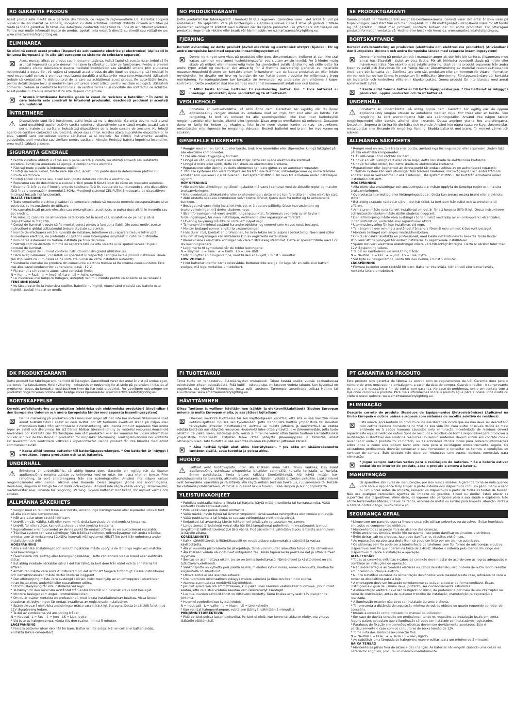RO GARANȚIE PRODUS
Acest produs este însoțit de o garanție din fabrică, ce respectă reglementările UE. Garanția acoperă numărul de ani marcat pe ambalaj, începând cu data achiziției. Păstrați chitanța dovadă achiziției pe toată perioada garanției. În cazul unei defecțiuni, contactați magazinul de unde ați achiziționat produsul. Pentru mai multe informații legate de produs, apelați linia noastră directă cu clienții sau vizitați-ne pe: www.smartwaresafetylighting.eu.
ELIMINAREA
Se elimină corect acest produs (Deșeuri de echipamente electrice și electronice) (Aplicabil în Uniunea Europeană și în alte țări europene cu sisteme de colectare separate)
⊠ Acest marcaj, afișat pe produs sau în documentația sa, indică faptul că acesta nu ar trebui să fie aruncat împreună cu alte deșeuri menajere la sfârșitul duratei de funcționare. Pentru a preveni posibile efecte dăunătoare asupra mediului înconjurător sau sănătății umane prin aruncarea necontrolată a deșeurilor, vă rugăm să separați acest produs de alte tipuri de deșeuri și să-l reciclați în mod responsabil pentru a promova reutilizarea durabilă a utilizatorilor resurselor.Household Utilizatorii trebuie să contacteze fie distribuitorul de la care au achiziționat acest produs, fie autoritățile locale, pentru detalii despre locul și modul în care pot preda acest articol pentru reciclare ecologică. Utilizatorii comerciali trebuie să contacteze furnizorul și să verifice termenii și condițiile din contractul de achiziție. Acest produs nu trebuie amestecat cu alte deșeuri comerciale.
⊠ * Aruncă întotdeauna bateriile goale la coșul de reciclare a bateriilor. * În cazul în care bateria este construit în interiorul produsului, deschideți produsul și scoateți acumulatorul.
ÎNTREȚINERE
⚠ Dispozitivele sunt fără întreținere, astfel încât să nu le deschide. Garanția devine nulă atunci când deschideți appliance.Only curăța exteriorul dispozitivelor cu o cârpă moale, uscată sau o perie. Înainte de curățare, îndepărtați dispozitivele de la toate sursele de tensiune. Nu folosiți agenți de curățare carboxilici sau benzină, alcool sau similar. Acestea ataca suprafețele dispozitivelor. În plus, vaporii sunt periculoase pentru sănătatea ta și exploziv. Nu folosiți instrumente ascuțite, șurubelnițe, perii metalice sau similare pentru curățare. Atenție: Protejați bateria împotriva incendiilor, prea multă căldură și soare.
SIGURANȚĂ GENERALE
* Pentru curățare utilizați o cârpă sau o perie uscată și curată, nu utilizați solvenți sau substanțe abrazive. Evitați ca umezeala să ajungă la componentele electrice.
* Păstrați toate piesele la îndemâna copiilor.
* Evitați un mediu umed, foarte rece sau cald; acest lucru poate duce la deteriorarea părților cu circuite electronice.
* Evitați șocuri căderea sau, acest lucru poate deteriora circuitele electronice.
* Repararea sau de deschidere a acestui articol poate fi făcută doar de către un reparator autorizat.
* Sisteme fără fir poate fi interferențe de telefoane fără fir, cuptoarele cu microunde și alte dispozitive fără fir care operează în domeniul 2.4GHz. Mențineți sistemul CEL PUȚIN 3m departe de dispozitivele în timpul instalării și funcționării.
ÎNALTĂ TENSIUNE
* Toate conexiunile electrice și cabluri de conectare trebuie să respecte normele corespunzătoare și se potrivesc cu instrucțiunile de utilizare.
* Nu supraîncărcați prizele electrice sau prelungitoare; acest lucru ar putea duce altfel în incendiu sau șoc electric.
* Nu înlocuiți cablurile de alimentare deteriorate te! În acest caz, scoateți-le de pe net și să la dispozitivelor la magazin.
* Corpul de iluminat trebuie să fie montat corect pentru a funcționa fiabil. Din acest motiv, aceste instrucțiuni și ghidul utilizatorului trebuie studiate cu atenție.
* Înainte de efectuarea oricărei operații de instalare, întreținere sau reparare trebuie întreruptă alimentarea electrică, de preferință cu ajutorul unui întrerupător amplasat în cutia de distribuție.
* Iluminarea exterioară nu trebuie instalată pe timp de ploaie.
* Păstrați cont de distanța minimă de separare față de alte obiecte și de spațiul necesar în jurul corpului de iluminat.
* Instalați corpul de iluminat conform instrucțiunilor din ghidul utilizatorului.
* Dacă aveți nelămuriri, consultați un specialist și respectați cerințele locale privind instalarea. Unele țări stipulează ca iluminarea să fie instalată numai de către instalatori autorizați.
* Suruburile clemelor de prindere din conexiunile electrice trebuie să fie strânse corespunzător. Este mai ales cazul conductorilor de tensiune joasă - 12 V.
* Fiți atenți la simbolurile atunci când conectați firele:
N = Nul L = Fază ⏚ = Împământare LS = Activ, comutat
* La înlocuirea unei lămpi cu halogeni, așteptați minim 5 minute pentru ca aceasta să se răcească.
TENSIUNE JOASĂ
* Nu lăsați bateriile la îndemâna copiilor. Bateriile nu înghiți. Atunci când o celulă sau baterie este înghițit, apelați imediat un medic.
NO PRODUKTGARANTI
Dette produktet har fabrikkgaranti i henhold til EUs regelverk. Garantien varer i det antall år vist på emballasjen, fra kjøpsdato. Vare på kvitteringen - kjøpsbevis kreves i. For å stole på garanti. I tilfelle problemer, vennligst ta kontakt med butikken der du kjøpte produktet. For ytterligere informasjon om produktet ringe til vår Hotline eller besøk vår hjemmeside: www.smartwaresafetylighting.eu.
FJERNING
Korrekt avhending av dette produkt (Avfall elektrisk og elektronisk utstyr) (Gjelder i EU og andre europeiske land med separate innsamlingssystemer)
⊠ Denne merkingen som vises på produktet eller dens dokumentasjon, indikerer at den ikke skal kastes sammen med annet husholdningsavfall ved slutten av sin levetid. For å hindre mulig skade på miljøet eller menneskelig helse fra ukontrollert avfallshåndtering må skille dette fra andre typer avfall og resirkuler det ansvarlig for å fremme bærekraftig gjenbruk av materielle ressurser.Household Brukere bør kontakte enten forhandleren hvor de kjøpte produktet av, eller lokale myndigheter, for detaljer om hvor og hvordan de kan frakte denne produkter for miljømessig trygg resirkulering. Forretningsbrukere bør kontakte sin leverandør og undersøke den vilkårene i kjøpe-kontrakten. Dette produktet skal ikke blandes med annet kommersielt avfall som skal kastes.
⊠ * Alltid kaste tomme batterier til resirkulering batteri bin. * Hvis batteriet er innebygd i produktet, åpne produktet og ta ut batteriet.
VEDLIKEHOLD
⚠ Enhetene er vedlikeholdsfrie, så aldri åpne dem. Garantien blir ugyldig når du åpner appliance.Only rengjør utsiden av enhetene med en myk, tørr klut eller en børste. Før rengjøring, ta bort av enheter fra alle spenningskilder. Ikke bruk noen karboksylisk rengjøringsmidler eller bensin, alkohol eller lignende. Disse angripe overflatene på enhetene. Dessuten damp er farlig for helsen og eksplosiv. Ikke bruke noen skarpe kanter verktøy, skrutrekkere, metallbørster eller lignende for rengjøring. Advarsel: Beskytt batteriet mot brann, for mye varme og solskinn.
GENERELLE SIKKERHETS
* Rengjør med en ren, tørr klut eller børste, bruk ikke løsemidler eller slipemidler. Unngå fuktighet på alle elektriske komponenter.
* Hold alle deler utilgjengelig for barn.
* Unngå en våt, veldig kaldt eller varmt miljø; dette kan skade elektroniske kretskort.
* Unngå å miste eller sjokk, dette kan skade de elektroniske kretsene.
* Reparasjoner eller åpning av dette elementet kan bare gjøres av en autorisert reparatør.
* Trådløse systemer kan være forstyrrelser fra trådløse telefoner, mikrobølgeovner og andre trådløse enheter som opererer i 2,4 GHz-serien. Hold systemet MINST 3m vekk fra enhetene under installasjon og drift.
HØY SPENNING
* Alle elektriske tilkoblinger og tilkoblingskabler må være i samsvar med de aktuelle regler og matche bruksanvisningen.
* Ikke overbelaste stikkontakter eller skjøteledninger; dette ellers kan føre til brann eller elektrisk støt.
* Aldri erstatte skadede strømkabler selv! I dette tilfellet, fjerne dem fra nettet og ta enhetene til butikken.
* Beslaget må være riktig installert hvis det er å operere pålitelig. Disse instruksjonene og brukerveiledningen må derfor studeres nøye.
* Strømforsyningen må være avslått i utgangspunktet, fortrinnsvis ved hjelp av en bryter i fordelingsskapet, før noen installasjon, vedlikehold eller reparasjon er foretatt.
* Utvendig belysning må ikke bli installert i løpet regn.
* Ta hensyn til minimal avstand fra andre objekter, og rommet som kreves rundt beslaget.
* Monter beslaget som er angitt i bruksanvisningen.
* Hvis du er i tvil, kontakt en profesjonell, ter krav lokale installasjons i betraktning. Noen land stiller krav om at belysningen kan installeres kun av registrerte installatører.
* Klemskruene i elektriske koblinger må være tilstrekkelig strammet. Dette er spesielt tilfelle med 12V lav spenningsledere.
* Legg merke til symbolene når du kobler ledningene:
N = Nøytral L = Fase ⏚ = Earth LS = Live slått
* Når du bytter en halogenlampe, vent til den er avkjølt, i minst 5 minutter.
LOW VOLTAGE
* Hold batterier utenfor barns rekkevidde. Batterier ikke svelge. En lege når en celle eller batteri svelges, må lege kontaktes umiddelbart.
SE PRODUKTGARANTI
Denna produkt har fabriksgaranti enligt EU-bestämmelserna. Garanti varar det antal år som visas på förpackningen, med start från och med inköpsdatum. Håll mottagandet - inköpsbevis krävs för att förlita sig på garantin. I fallet med problem, kontakta butiken där du köpte produkten. För ytterligare produktinformation kontakta vår Hotline eller besök vår hemsida: www.smartwaresafetylighting.eu.
BORTSKAFFANDE
Korrekt avfallshantering av produkten (elektriska och elektroniska produkter) (Användbar i den Europeiska Unionen och andra Europeiska länder med separata insamlingssystem)
⊠ Denna markering på produkten och i manualen anger att den inte bör sorteras tillsammans med annat hushållsavfall i slutet av dess livstid. För att förhindra eventuell skada på miljön eller människors hälsa från okontrollerad avfallshantering, skall denna produkt separeras från andra typer av avfall och återvinnas för att främja hållbar återanvändning av material resources.Household Användare bör kontakta den återförsäljare som sålt produkten eller sin kommun för vidare information om var och hur de kan lämna in produkten för miljösäker återvinning. Företagsanvändare bör kontakta sin leverantör och kontrollera villkoren i köpekontraktet. Denna produkt får inte blandas med annat kommersiellt avfall.
⊠ * Kasta alltid tomma batterier till batteriåpapperskorgen. * Om batteriet är inbyggt i produkten, öppna produkten och ta ut batteriet.
UNDERHÅLL
⚠ Enheterna är underhållsfria, så aldrig öppna dem. Garantin blir ogiltig när du öppnar appliance.Only rengöra utsidan av enheterna med en mjuk, torr trasa eller en borste. Före rengöring, ta bort anordningarna från alla spänningskällor. Använd inte någon karbon rengöringsmedel eller bensin, alkohol eller liknande. Dessa angriper ytorna hos anordningarna. Dessutom, ångorna är farliga för din hälsa och explosiv. Använd inte några vassa verktyg, skruvmejslar, metallborstar eller liknande för rengöring. Varning: Skydda batteriet mot brand, för mycket värme och solsken.
ALLMÄNNA SÄKERHETS
* Rengör med en ren, torr trasa eller borste, använd inga lösningsmedel eller slipmedel. Undvik fukt på alla elektriska komponenter.
* Håll alla delar utom räckhåll för barn.
* Undvik en våt, väldigt kallt eller varm miljö; detta kan skada de elektroniska kretsarna.
* Undvik fall eller stötar, kan detta skada de elektroniska kretsarna.
* Reparationer eller öppnandet av denna punkt får endast utföras av en auktoriserad reparatör.
* Trådlösa system kan vara störningar från trådlösa telefoner, mikrovågsugnar och andra trådlösa enheter som är verksamma i 2.4GHz intervall. Håll systemet MINST 3m bort från enheterna under installation och drift.
HÖGSPÄNNING
* Alla elektriska anslutningar och anslutningskablar måste uppfylla de lämpliga regler och matcha bruksanvisningen.
* Överbelasta inte eluttag eller förlängningssladdar; Detta kan annars orsaka brand eller elektriska stötar.
* Byt aldrig skadade nätkablar själv! I det här fallet, ta bort dem från nätet och ta enheterna till affären.
* Armaturen måste vara korrekt installerad om det är för att fungera tillförlitligt. Dessa instruktioner och instruktionsboken måste därför studeras noggrant.
* Den elförsörjning måste vara avstängd i början, helst med hjälp av en omkopplare i elcentralen, innan installation, underhåll eller reparationer utförs.
* Utomhusbelysning får inte installeras vid regn.
* Ta hänsyn till den minimala avståndet från andra föremål och rummet krävs runt beslaget.
* Montera beslaget som anges i instruktionsboken.
* Om du är osäker kontakta en professionell, med lokala installationskrav beaktas. Vissa länder stipulerar att belysningen får endast installeras av registrerade installatörer.
* Spänn skruvar i elektriska anslutningar måste vara tillräckligt åtdragna. Detta är särskilt fallet med 12V lågspänning ledare.
* Ta del av symbolerna vid anslutning trådar:
N = Neutral L = Fas ⏚ = Jord LS = Live, bytte
* Vid byte av halogenlampa, vänta tills den svalna, i minst 5 minuter.
LÅGSPÄNNING
* Förvara batterier utom räckhåll för barn. Batterier inte svälja. När en cell eller batteri sväljs, kontakta läkare omedelbart.
DK PRODUKTGARANTI
Dette produkt har fabriksgaranti henhold til EU-regler. Garantifond varer det antal år vist på emballagen, startende fra købsdatoen. Hold kvittering - købsbevis er nødvendig for at stole på garantien. I tilfælde af problemer, bedes du kontakte med butikken hvor du har købt produktet. For yderligere oplysninger om produktet ringe til vores hotline eller besøge vores hjemmeside: www.smartwaresafetylighting.eu.
BORTSKAFFELSE
Korrekt avfallshantering av produkten (elektriska och elektroniska produkter) (Användbar i den Europeiska Unionen och andra Europeiska länder med separata insamlingssystem)
⊠ Denna markering på produkten och i manualen anger att den inte bör sorteras tillsammans med annat hushållsavfall i slutet av dess livstid. För att förhindra eventuell skada på miljön eller människors hälsa från okontrollerad avfallshantering, skall denna produkt separeras från andra typer av avfall och återvinnas för att främja hållbar återanvändning av material resources.Household Användare bör kontakta den återförsäljare som sålt produkten eller sin kommun för vidare information om var och hur de kan lämna in produkten för miljösäker återvinning. Företagsanvändare bör kontakta sin leverantör och kontrollera villkoren i köpekontraktet. Denna produkt får inte blandas med annat kommersiellt avfall.
⊠ * Kasta alltid tomma batterier till batteriåpapperskorgen. * Om batteriet är inbyggt i produkten, öppna produkten och ta ut batteriet.
UNDERHÅLL
⚠ Enheterna är underhållsfria, så aldrig öppna dem. Garantin blir ogiltig när du öppnar appliance.Only rengöra utsidan av enheterna med en mjuk, torr trasa eller en borste. Före rengöring, ta bort anordningarna från alla spänningskällor. Använd inte någon karbon rengöringsmedel eller bensin, alkohol eller liknande. Dessa angriper ytorna hos anordningarna. Dessutom, ångorna är farliga för din hälsa och explosiv. Använd inte några vassa verktyg, skruvmejslar, metallborstar eller liknande för rengöring. Varning: Skydda batteriet mot brand, för mycket värme och solsken.
ALLMÄNNA SÄKERHETS
* Rengör med en ren, torr trasa eller borste, använd inga lösningsmedel eller slipmedel. Undvik fukt på alla elektriska komponenter.
* Håll alla delar utom räckhåll för barn.
* Undvik en våt, väldigt kallt eller varm miljö; detta kan skada de elektroniska kretsarna.
* Undvik fall eller stötar, kan detta skada de elektroniska kretsarna.
* Reparationer eller öppnandet av denna punkt får endast utföras av en auktoriserad reparatör.
* Trådlösa system kan vara störningar från trådlösa telefoner, mikrovågsugnar och andra trådlösa enheter som är verksamma i 2.4GHz intervall. Håll systemet MINST 3m bort från enheterna under installation och drift.
HÖGSPÄNNING
* Alla elektriska anslutningar och anslutningskablar måste uppfylla de lämpliga regler och matcha bruksanvisningen.
* Överbelasta inte eluttag eller förlängningssladdar; Detta kan annars orsaka brand eller elektriska stötar.
* Byt aldrig skadade nätkablar själv! I det här fallet, ta bort dem från nätet och ta enheterna till affären.
* Armaturen måste vara korrekt installerad om det är för att fungera tillförlitligt. Dessa instruktioner och instruktionsboken måste därför studeras noggrant.
* Den elförsörjning måste vara avstängd i början, helst med hjälp av en omkopplare i elcentralen, innan installation, underhåll eller reparationer utförs.
* Utomhusbelysning får inte installeras vid regn.
* Ta hänsyn till den minimala avståndet från andra föremål och rummet krävs runt beslaget.
* Montera beslaget som anges i instruktionsboken.
* Om du är osäker kontakta en professionell, med lokala installationskrav beaktas. Vissa länder stipulerar att belysningen får endast installeras av registrerade installatörer.
* Spänn skruvar i elektriska anslutningar måste vara tillräckligt åtdragna. Detta är särskilt fallet med 12V lågspänning ledare.
* Ta del av symbolerna vid anslutning trådar:
N = Neutral L = Fas ⏚ = Jord LS = Live, bytte
* Vid byte av halogenlampa, vänta tills den svalna, i minst 5 minuter.
LÅGSPÄNNING
* Förvara batterier utom räckhåll för barn. Batterier inte svälja. När en cell eller batteri sväljs, kontakta läkare omedelbart.
FI TUOTETAKUU
Tämä tuote on tehdastakuu EU-määräysten mukaisesti. Takuu kestää useita vuosia pakkauksessa esitettävien alkaen ostopäivästä. Pidä kuitti - ostotodistus on tarpeen vedota takuun. Kun kyseessä on ongelmia, ota yhteyttä liikkeeseen, josta ostit tuotteen. Tarkempia tuotetietoja soittaa Hotline tai sivuiltamme: www.smartwaresafetylighting.eu.
HÄVITTÄMINEN
Oikea Tuotteen turvallinen hävittäminen (sähkö- ja elektroniikkalaitteet) (Koskee Euroopan unionia ja muita Euroopan maita, joissa jätteet lajitellaan)
⊠ Oheinen merkintä tuotteessa tai sen käyttöohjeessa osoittaa, että sitä ei saa hävittää muun kotitalousjätteen lopussa sen työelämään. Jotta mahdollista haittaa ympäristölle tai ihmisten terveydelle jätteiden hävittämiseltä, erottele se muista jätteistä ja kierrätettävä se vastaa edistää kestävää uusiokäyttöä resources.Household tulee ottaa yhteyttä joko jälleenmyyjään, jolta tuote ostettiin, tai paikalliseen, lisätietoja siitä, missä ja miten he voivat ottaa tämän tuotteen kierrätettäväksi ympäristölle turvallisesti. Yritysten tulee ottaa yhteyttä jälleenmyyjään ja tarkistaa ehdot ostosopimuksen. Tätä tuotetta ei saa sekoittaa muiden kaupallisten jätteiden kanssa.
⊠ * Aina heittää tyhjät akut akku kierrätykseen. * Jos akku on sisäänrakennettu tuotteen sisällä, avaa tuotetta ja poista akku.
HUOLTO
⚠ Laitteet ovat huoltovapaita, joten älä koskaan avaa niitä. Takuu raukeaa, kun avaat appliance.Only puhdistaa ulkopuolelta laitteiden pehmeällä, kuivalla kankaalla tai harjalla. Ennen puhdistusta, irrota laitteet kaikista jännitelähteistä. Älä käytä mitään kar- puhdistusaineita tai bensiiniä, alkoholia tai vastaavia. Näiden hyökätä laitteiden pintoihin. Lisäksi höyryt ovat terveydelle vaarallisia ja räjähtäviä. Älä käytä mitään terävää työkaluja, ruuvimeisseleitä, Metalli- tai vastaavia puhdistukseen. Varoitus: suojaavat akkua tulelen, liikaa lämpöä ja auringonpaistetta
YLEISTURVAOHJEET
* Puhdista puhtaalla, kuivalla liinalla tai harjalla, käytä mitään liuottimia tai hankausaineita. Vältä kosteutta kaikki sähköiset osat.
* Pidä kaikki osat poissa lasten ulottuvilta.
* Vältä märkä, hyvin kylmä tai lämmin ympäristö; tämä saattaa vahingoittaa elektronisia piirilevyjä.
* Vältä pudottamalla tai iskuja, se saattaa vahingoittaa elektronisia piirejä.
* Korjaukset tai avaamista tämän kohteen voi tehdä vain valtuutetun korjaamon.
* Langattomat järjestelmät voivat olla häiriöitä langattomat puhelimet, mikroaaltouunit ja muut langattomat laitteet toimivat 2,4 GHz välillä. Pidä järjestelmä vähintään 3 pois laitteista asennuksen ja käytön aikana.
KORKEAJÄNNITE
* Kaikki sähköliitännät ja liitäntäkaapelit on noudatettava asianmukaisia sääntöjä ja vastaa käyttöohjetta.
* Älä ylikuormita pistorasioita tai jatkojohtoja; tämä voisi muuten aiheuttaa tulipalon tai sähköiskun.
* Älä koskaan vaihda vaurioituneet virtajohdot itse! Tässä tapauksessa poista ne net ja ottaa laitteet myymälä.
* Sovitus on asennettava oikein, jos se on toimia luotettavasti. Nämä ohjeet ja käyttöohjeet on siis tutkittava huolellisesti.
* Sähkönsyöttö on kytketty pois päältä alussa, mieluiten kytkin nossu, ennen asennusta, huoltoa tai korjaustöitä on sitoutunut.
* Ulkovalaistus ei saa asentaa sateella.
* Ota huomioon minimaalinen etäisyys muista esineistä ja tilaa tarvitaan noin sopiva.
* Asenna asennustapa merkityllä käyttöohjeet.
* Jos olet epävarma ota ammattilainen, kun paikallinen asennus vaatimukset huomioon. Jotkin maat säätää, että valaistus voidaan asentaa vain rekisteröidyt asentajat.
* Lukitus- ruuvien sähköliitännät on riittävästi kiristetty. Tämä koskee erityisesti 12V pienjännite johtimia.
* Huomioi symbolien kun kytket johdot:
N = neutraali L = vaihe ⏚ = Maan LS = Live kytketty
* Kun vaihdat halogeenilampun, odota sen jäähtyä, vähintään 5 minuuttia.
PIENJÄNNITEDIREKTIIVIN
* Pidä paristot poissa lasten ulottuvilta. Paristot ei nielä. Kun kenno tai akku on nielty, ota yhteys lääkäriin välittömästi.
PT GARANTIA DO PRODUTO
Este produto tem garantia de fábrica de acordo com os regulamentos da UE. Garantia dura para o número de anos mostrado na embalagem, a partir da data de compra. Guarde o recibo - o comprovante de compra é necessário a fim de contar com garantia. No caso de problemas, entre em contato com a loja onde comprou o produto. Para mais informações sobre o produto ligue para a nossa linha direta ou visite o nosso website: www.smartwaresafetylighting.eu.
ELIMINAÇÃO
Descarte correto do produto (Resíduos de Equipamentos Eletroeletrônicos) (Aplicável na União Europeia e outros países europeus com sistemas de recolha seletiva de resíduos)
⊠ Esta marca, apresentada no produto ou na sua literatura indica que ele não deve ser descartado com outros resíduos domésticos no final da sua vida útil. Para evitar possíveis danos ao meio ambiente ou à saúde humana causados pela eliminação incontrolada de resíduos deverá separar este equipamento de outros tipos de resíduos e reciclá-lo de forma responsável para promover a reutilização sustentável dos usuários resources.Household materiais devem entrar em contato com o revendedor onde o produto foi comprado, ou as entidades oficiais locais para obterem informações sobre onde e como eles podem levar este item para a reciclagem ambientalmente segura. Os utilizadores profissionais deverão contactar o seu fornecedor e consultar os termos e condições do contrato de compra. Este produto não deve ser misturado com outros resíduos comerciais para eliminação.
⊠ * Jogue sempre baterias vazias para a reciclagem de baterias. * Se a bateria estiver embutido no interior do produto, abra o produto e emova a bateria.
MANUTENÇÃO
⚠ Os aparelhos são livres de manutenção, por isso nunca abri-los. A garantia torna-se nula quando você abre o appliance.Only limpar a parte externa dos dispositivos com um pano macio e seco ou um pincel. Antes da limpeza, remover os dispositivos a partir de todas as fontes de tensão. Não use qualquer carboxílico agentes de limpeza ou gasolina, álcool ou similar. Estes atacar as superfícies dos dispositivos. Além disso, os vapores são perigosos para a sua saúde e explosiva. Não utilize ferramentas afiadas, chaves de fenda, escovas de metal ou similar para limpeza. Atenção: Proteja a bateria contra o fogo, muito calor e sol
SEGURANÇA GERAL
* Limpe com um pano ou escova limpa e seca, não utilizar solventes ou abrasivos. Evitar humidade em todos os componentes elétricos.
* Mantenha todas as peças fora do alcance das crianças.
* Evite ambientes úmidos, muito frio ou quente; isso pode danificar os circuitos eletrônicos.
* Evite deixar cair ou choques, isso pode danificar os circuitos eletrônicos.
* As reparações ou abertura deste item só pode ser feito por um técnico autorizado.
* Os sistemas sem fio pode ser a interferência de telefones sem fio, fornos de microondas e outros dispositivos sem fio que operam na faixa de 2.4GHz. Manter o sistema pelo menos 3m longe dos dispositivos durante a instalação e operação.
ALTA TENSÃO
* Todas as conexões elétricas e cabos de conexão devem estar de acordo com as regras adequadas e combinar as instruções de operação.
* Não sobrecarregue as tomadas elétricas ou cabos de extensão; isso poderia de outro modo resultar em incêndio ou choque elétrico.
* Nunca substitua os cabos de alimentação danificados você mesmo! Neste caso, retirá-los da rede e tomar os dispositivos para a loja.
* A montagem deve ser instalado corretamente se estiver a operar de forma confiável. Essas instruções e o guia de usuário deve, portanto, ser cuidadosamente estudadas.
* A alimentação elétrica deve ser desligado no início, de preferência por meio de um interruptor na caixa de distribuição, antes de qualquer trabalho de instalação, manutenção ou reparação é realizada.
* A iluminação exterior não deve ser instalado durante a chuva.
* Ter em conta a distância de separação mínima de outros objetos eo quarto requerido ao redor do acessório.
* Instale a conexão como indicado no manual do utilizador.
* Em caso de dúvida consulte um profissional, tendo os requisitos de instalação locais em conta. Alguns países estipulam que a iluminação só pode ser instalado por instaladores registrados.
* Parafusos de fixação em conexões elétricas devem ser devidamente apertados. Este é particularmente o caso com os condutores de baixa tensão de 12V.
* Tome nota dos símbolos ao conectar fios:
N = Neutral L = Fase ⏚ = Terra LS = vivo, ligado
* Ao substituir uma lâmpada de halogéneo, espere esfriar, para um mínimo de 5 minutos.
BAIXA TENSÃO
* Mantenha as pilhas fora do alcance das crianças. As baterias não engolir. Quando uma célula ou bateria for engolida, procure um médico imediatamente....